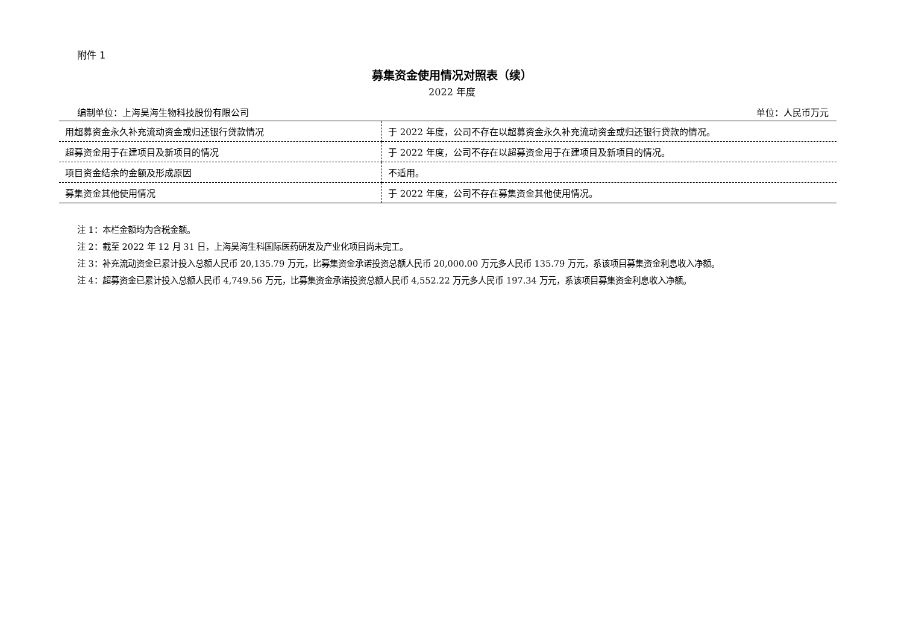附件 1
募集资金使用情况对照表（续）
2022 年度
编制单位：上海昊海生物科技股份有限公司 单位：人民币万元
| 用超募资金永久补充流动资金或归还银行贷款情况 | 于 2022 年度，公司不存在以超募资金永久补充流动资金或归还银行贷款的情况。 |
| 超募资金用于在建项目及新项目的情况 | 于 2022 年度，公司不存在以超募资金用于在建项目及新项目的情况。 |
| 项目资金结余的金额及形成原因 | 不适用。 |
| 募集资金其他使用情况 | 于 2022 年度，公司不存在募集资金其他使用情况。 |
注 1：本栏金额均为含税金额。
注 2：截至 2022 年 12 月 31 日，上海昊海生科国际医药研发及产业化项目尚未完工。
注 3：补充流动资金已累计投入总额人民币 20,135.79 万元，比募集资金承诺投资总额人民币 20,000.00 万元多人民币 135.79 万元，系该项目募集资金利息收入净额。
注 4：超募资金已累计投入总额人民币 4,749.56 万元，比募集资金承诺投资总额人民币 4,552.22 万元多人民币 197.34 万元，系该项目募集资金利息收入净额。